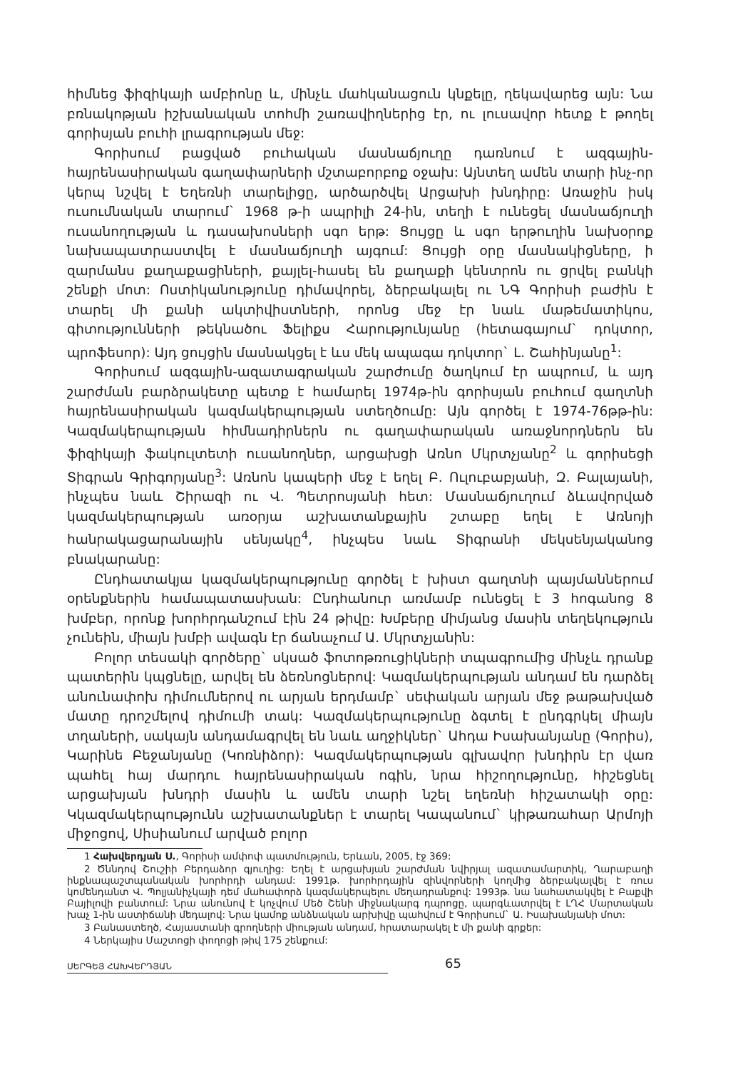հիմնեց ֆիզիկայի ամբիոնը և, մինչև մահկանացուն կնքելը, ղեկավարեց այն: Նա բռնակոթյան իշխանական տոհմի շառավիղներից էր, ու լուսավոր հետք է թողել գորիսյան բուհի լրագրության մեջ:
Գորիսում բացված բուհական մասնաճյուղը դառնում է ազգային-հայրենասիրական գաղափարների մշտաբորբոք օջախ: Այնտեղ ամեն տարի ինչ-որ կերպ նշվել է Եղեռնի տարելիցը, արծարծվել Արցախի խնդիրը: Առաջին իսկ ուսումնական տարում` 1968 թ-ի ապրիլի 24-ին, տեղի է ունեցել մասնաճյուղի ուսանողության և դասախոսների սգո երթ: Ցույցը և սգո երթուղին նախօրոք նախապատրաստվել է մասնաճյուղի այգում: Ցույցի օրը մասնակիցները, ի զարմանս քաղաքացիների, քայլել-հասել են քաղաքի կենտրոն ու ցրվել բանկի շենքի մոտ: Ոստիկանությունը դիմավորել, ձերբակալել ու ՆԳ Գորիսի բաժին է տարել մի քանի ակտիվիստների, որոնց մեջ էր նաև մաթեմատիկոս, գիտությունների թեկնածու Ֆելիքս Հարությունյանը (հետագայում` դոկտոր, պրոֆեսոր): Այդ ցույցին մասնակցել է ևս մեկ ապագա դոկտոր` Լ. Շահինյանը<sup>1</sup>:
Գորիսում ազգային-ազատագրական շարժումը ծաղկում էր ապրում, և այդ շարժման բարձրակետը պետք է համարել 1974թ-ին գորիսյան բուհում գաղտնի հայրենասիրական կազմակերպության ստեղծումը: Այն գործել է 1974-76թթ-ին: Կազմակերպության հիմնադիրներն ու գաղափարական առաջնորդներն են ֆիզիկայի ֆակուլտետի ուսանողներ, արցախցի Առնո Մկրտչյանը<sup>2</sup> և գորիսեցի Տիգրան Գրիգորյանը<sup>3</sup>: Առնոն կապերի մեջ է եղել Բ. Ուլուբաբյանի, Զ. Բալայանի, ինչպես նաև Շիրազի ու Վ. Պետրոսյանի հետ: Մասնաճյուղում ձևավորված կազմակերպության առօրյա աշխատանքային շտաբը եղել է Առնոյի հանրակացարանային սենյակը<sup>4</sup>, ինչպես նաև Տիգրանի մեկսենյականոց բնակարանը:
Ընդհատակյա կազմակերպությունը գործել է խիստ գաղտնի պայմաններում օրենքներին համապատասխան: Ընդհանուր առմամբ ունեցել է 3 հոգանոց 8 խմբեր, որոնք խորհրդանշում էին 24 թիվը: Խմբերը միմյանց մասին տեղեկություն չունեին, միայն խմբի ավագն էր ճանաչում Ա. Մկրտչյանին:
Բոլոր տեսակի գործերը` սկսած ֆոտոթռուցիկների տպագրումից մինչև դրանք պատերին կպցնելը, արվել են ձեռնոցներով: Կազմակերպության անդամ են դարձել անունափոխ դիմումներով ու արյան երդմամբ` սեփական արյան մեջ թաթախված մատը դրոշմելով դիմումի տակ: Կազմակերպությունը ձգտել է ընդգրկել միայն տղաների, սակայն անդամագրվել են նաև աղջիկներ` Ահդա Իսախանյանը (Գորիս), Կարինե Բեջանյանը (Կոռնիձոր): Կազմակերպության գլխավոր խնդիրն էր վառ պահել հայ մարդու հայրենասիրական ոգին, նրա հիշողությունը, հիշեցնել արցախյան խնդրի մասին և ամեն տարի նշել եղեռնի հիշատակի օրը: Կկազմակերպությունն աշխատանքներ է տարել Կապանում` կիթառահար Արմոյի միջոցով, Սիսիանում արված բոլոր
1 Հախվերդյան Ս., Գորիսի ամփոփ պատմություն, Երևան, 2005, էջ 369:
2 Ծննդով Շուշիի Բերդաձոր գյուղից: Եղել է արցախյան շարժման նվիրյալ ազատամարտիկ, Ղարաբաղի ինքնապաշտպանական խորհրդի անդամ: 1991թ. խորհրդային զինվորների կողմից ձերբակալվել է ռուս կոմենդանտ Վ. Պոլյանիչկայի դեմ մահափորձ կազմակերպելու մեղադրանքով: 1993թ. նա նահատակվել է Բաքվի Բայիլովի բանտում: Նրա անունով է կոչվում Մեծ Շենի միջնակարգ դպրոցը, պարգևատրվել է ԼՂՀ Մարտական խաչ 1-ին աստիճանի մեդալով: Նրա կամոք անձնական արխիվը պահվում է Գորիսում` Ա. Իսախանյանի մոտ:
3 Բանաստեղծ, Հայաստանի գրողների միության անդամ, հրատարակել է մի քանի գրքեր:
4 Ներկայիս Մաշտոցի փողոցի թիվ 175 շենքում:
ՍԵՐԳԵՅ ՀԱԽՎԵՐԴՅԱՆ 65